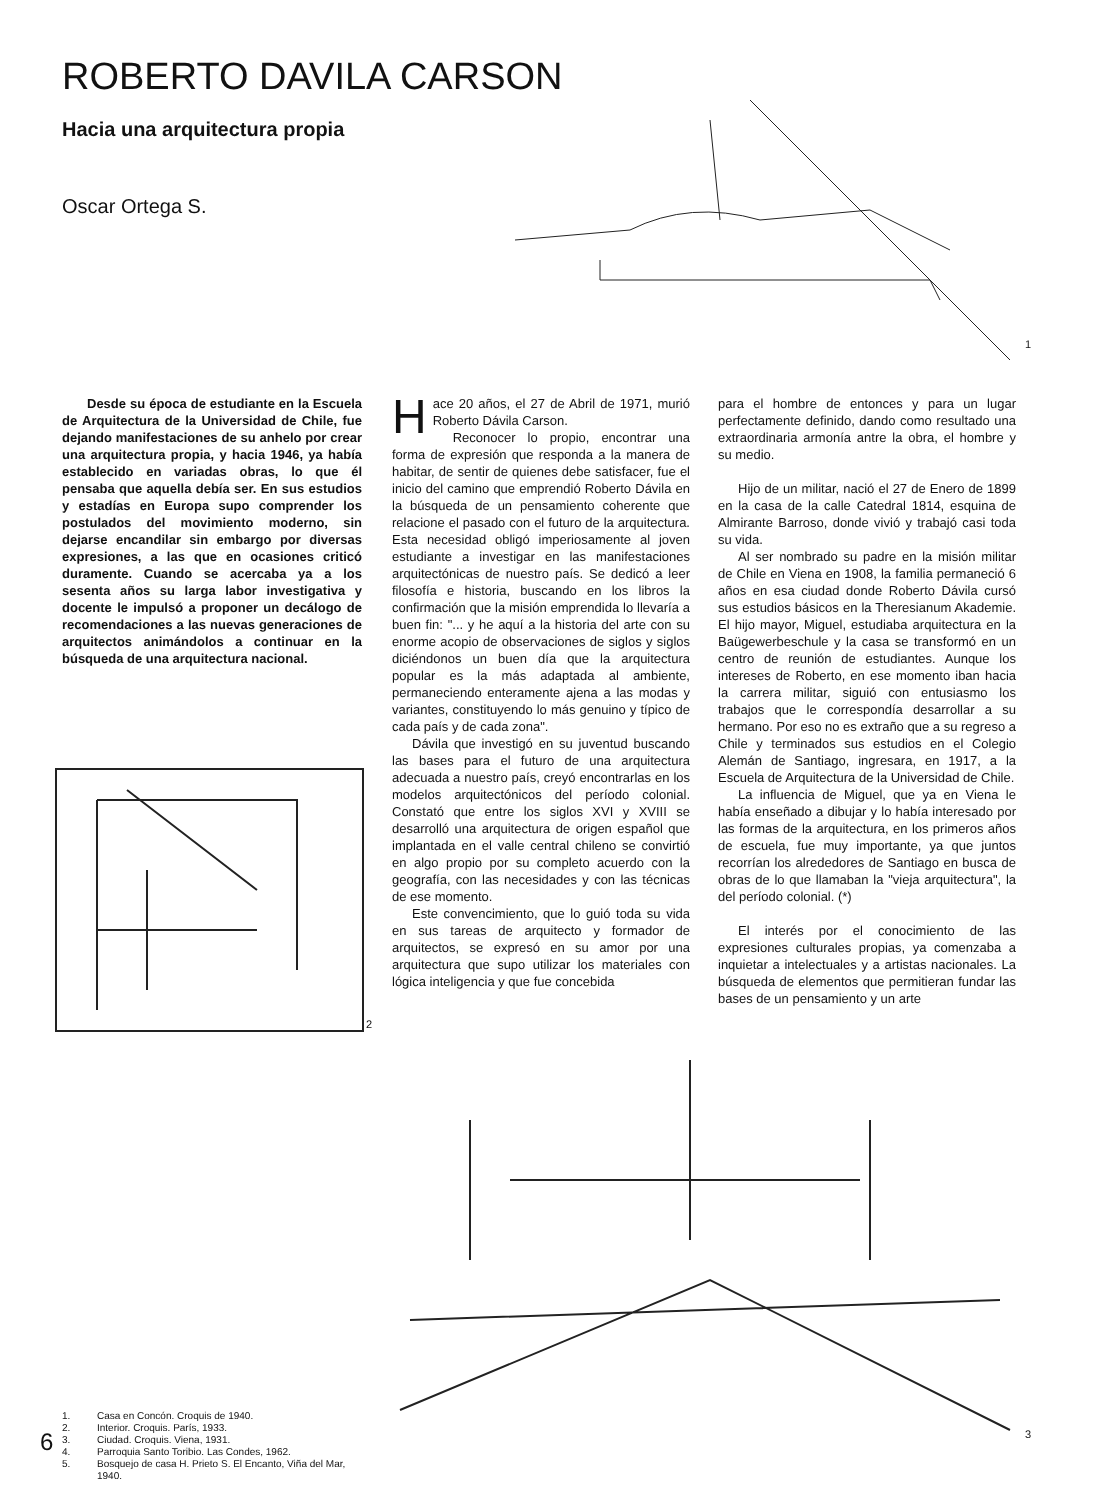ROBERTO DAVILA CARSON
Hacia una arquitectura propia
Oscar Ortega S.
1
Desde su época de estudiante en la Escuela de Arquitectura de la Universidad de Chile, fue dejando manifestaciones de su anhelo por crear una arquitectura propia, y hacia 1946, ya había establecido en variadas obras, lo que él pensaba que aquella debía ser. En sus estudios y estadías en Europa supo comprender los postulados del movimiento moderno, sin dejarse encandilar sin embargo por diversas expresiones, a las que en ocasiones criticó duramente. Cuando se acercaba ya a los sesenta años su larga labor investigativa y docente le impulsó a proponer un decálogo de recomendaciones a las nuevas generaciones de arquitectos animándolos a continuar en la búsqueda de una arquitectura nacional.
Hace 20 años, el 27 de Abril de 1971, murió Roberto Dávila Carson.
Reconocer lo propio, encontrar una forma de expresión que responda a la manera de habitar, de sentir de quienes debe satisfacer, fue el inicio del camino que emprendió Roberto Dávila en la búsqueda de un pensamiento coherente que relacione el pasado con el futuro de la arquitectura. Esta necesidad obligó imperiosamente al joven estudiante a investigar en las manifestaciones arquitectónicas de nuestro país. Se dedicó a leer filosofía e historia, buscando en los libros la confirmación que la misión emprendida lo llevaría a buen fin: "... y he aquí a la historia del arte con su enorme acopio de observaciones de siglos y siglos diciéndonos un buen día que la arquitectura popular es la más adaptada al ambiente, permaneciendo enteramente ajena a las modas y variantes, constituyendo lo más genuino y típico de cada país y de cada zona".
Dávila que investigó en su juventud buscando las bases para el futuro de una arquitectura adecuada a nuestro país, creyó encontrarlas en los modelos arquitectónicos del período colonial. Constató que entre los siglos XVI y XVIII se desarrolló una arquitectura de origen español que implantada en el valle central chileno se convirtió en algo propio por su completo acuerdo con la geografía, con las necesidades y con las técnicas de ese momento.
Este convencimiento, que lo guió toda su vida en sus tareas de arquitecto y formador de arquitectos, se expresó en su amor por una arquitectura que supo utilizar los materiales con lógica inteligencia y que fue concebida
para el hombre de entonces y para un lugar perfectamente definido, dando como resultado una extraordinaria armonía antre la obra, el hombre y su medio.
Hijo de un militar, nació el 27 de Enero de 1899 en la casa de la calle Catedral 1814, esquina de Almirante Barroso, donde vivió y trabajó casi toda su vida.
Al ser nombrado su padre en la misión militar de Chile en Viena en 1908, la familia permaneció 6 años en esa ciudad donde Roberto Dávila cursó sus estudios básicos en la Theresianum Akademie. El hijo mayor, Miguel, estudiaba arquitectura en la Baügewerbeschule y la casa se transformó en un centro de reunión de estudiantes. Aunque los intereses de Roberto, en ese momento iban hacia la carrera militar, siguió con entusiasmo los trabajos que le correspondía desarrollar a su hermano. Por eso no es extraño que a su regreso a Chile y terminados sus estudios en el Colegio Alemán de Santiago, ingresara, en 1917, a la Escuela de Arquitectura de la Universidad de Chile.
La influencia de Miguel, que ya en Viena le había enseñado a dibujar y lo había interesado por las formas de la arquitectura, en los primeros años de escuela, fue muy importante, ya que juntos recorrían los alrededores de Santiago en busca de obras de lo que llamaban la "vieja arquitectura", la del período colonial. (*)
El interés por el conocimiento de las expresiones culturales propias, ya comenzaba a inquietar a intelectuales y a artistas nacionales. La búsqueda de elementos que permitieran fundar las bases de un pensamiento y un arte
2
3
1. Casa en Concón. Croquis de 1940.
2. Interior. Croquis. París, 1933.
3. Ciudad. Croquis. Viena, 1931.
4. Parroquia Santo Toribio. Las Condes, 1962.
5. Bosquejo de casa H. Prieto S. El Encanto, Viña del Mar, 1940.
6